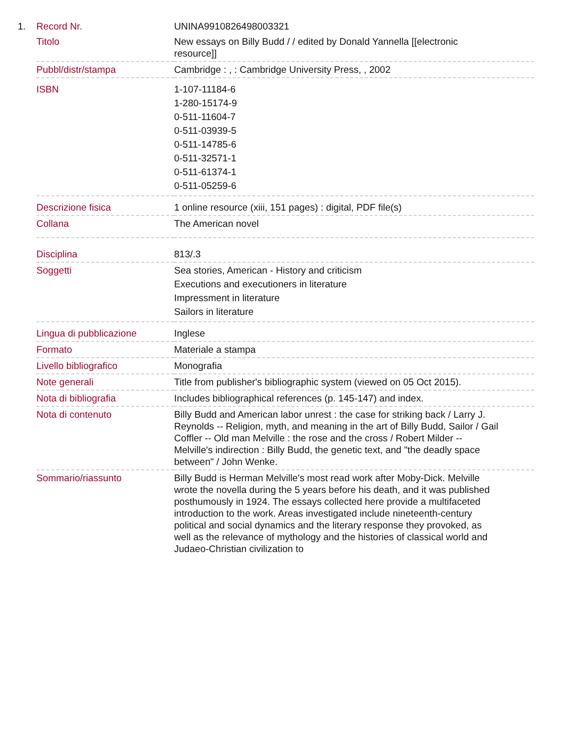| 1. | Record Nr. | UNINA9910826498003321 |
| | Titolo | New essays on Billy Budd / / edited by Donald Yannella [[electronic resource]] |
| | Pubbl/distr/stampa | Cambridge : , : Cambridge University Press, , 2002 |
| | ISBN | 1-107-11184-6 1-280-15174-9 0-511-11604-7 0-511-03939-5 0-511-14785-6 0-511-32571-1 0-511-61374-1 0-511-05259-6 |
| | Descrizione fisica | 1 online resource (xiii, 151 pages) : digital, PDF file(s) |
| | Collana | The American novel |
| | Disciplina | 813/.3 |
| | Soggetti | Sea stories, American - History and criticism Executions and executioners in literature Impressment in literature Sailors in literature |
| | Lingua di pubblicazione | Inglese |
| | Formato | Materiale a stampa |
| | Livello bibliografico | Monografia |
| | Note generali | Title from publisher's bibliographic system (viewed on 05 Oct 2015). |
| | Nota di bibliografia | Includes bibliographical references (p. 145-147) and index. |
| | Nota di contenuto | Billy Budd and American labor unrest : the case for striking back / Larry J. Reynolds -- Religion, myth, and meaning in the art of Billy Budd, Sailor / Gail Coffler -- Old man Melville : the rose and the cross / Robert Milder -- Melville's indirection : Billy Budd, the genetic text, and "the deadly space between" / John Wenke. |
| | Sommario/riassunto | Billy Budd is Herman Melville's most read work after Moby-Dick. Melville wrote the novella during the 5 years before his death, and it was published posthumously in 1924. The essays collected here provide a multifaceted introduction to the work. Areas investigated include nineteenth-century political and social dynamics and the literary response they provoked, as well as the relevance of mythology and the histories of classical world and Judaeo-Christian civilization to |